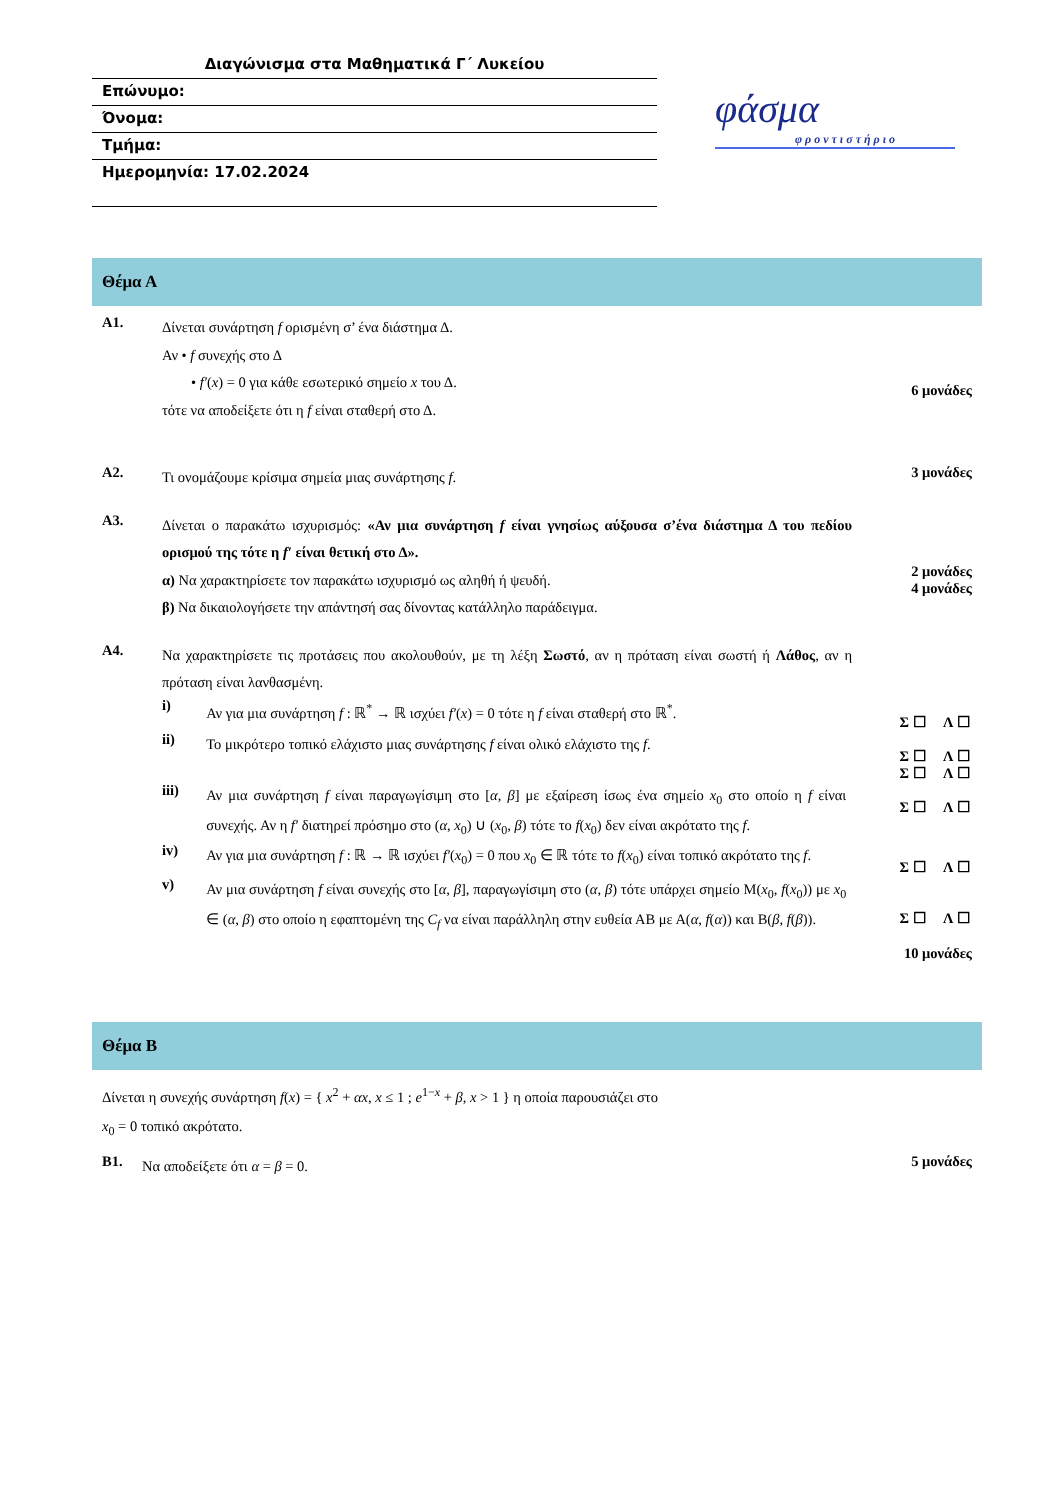Διαγώνισμα στα Μαθηματικά Γ΄ Λυκείου
Επώνυμο:
Όνομα:
Τμήμα:
Ημερομηνία: 17.02.2024
φάσμα
φροντιστήριο
Θέμα Α
Α1.
Δίνεται συνάρτηση f ορισμένη σ’ ένα διάστημα Δ.
Αν • f συνεχής στο Δ
• f′(x) = 0 για κάθε εσωτερικό σημείο x του Δ.
τότε να αποδείξετε ότι η f είναι σταθερή στο Δ.
6 μονάδες
Α2.
Τι ονομάζουμε κρίσιμα σημεία μιας συνάρτησης f.
3 μονάδες
Α3.
Δίνεται ο παρακάτω ισχυρισμός: «Αν μια συνάρτηση f είναι γνησίως αύξουσα σ’ένα διάστημα Δ του πεδίου ορισμού της τότε η f′ είναι θετική στο Δ».
α) Να χαρακτηρίσετε τον παρακάτω ισχυρισμό ως αληθή ή ψευδή.
β) Να δικαιολογήσετε την απάντησή σας δίνοντας κατάλληλο παράδειγμα.
2 μονάδες
4 μονάδες
Α4.
Να χαρακτηρίσετε τις προτάσεις που ακολουθούν, με τη λέξη Σωστό, αν η πρόταση είναι σωστή ή Λάθος, αν η πρόταση είναι λανθασμένη.
i)
Αν για μια συνάρτηση f : ℝ<sup>*</sup> → ℝ ισχύει f′(x) = 0 τότε η f είναι σταθερή στο ℝ<sup>*</sup>.
Σ ☐ Λ ☐
ii)
Το μικρότερο τοπικό ελάχιστο μιας συνάρτησης f είναι ολικό ελάχιστο της f.
Σ ☐ Λ ☐
Σ ☐ Λ ☐
iii)
Αν μια συνάρτηση f είναι παραγωγίσιμη στο [α, β] με εξαίρεση ίσως ένα σημείο x<sub>0</sub> στο οποίο η f είναι συνεχής. Αν η f′ διατηρεί πρόσημο στο (α, x<sub>0</sub>) ∪ (x<sub>0</sub>, β) τότε το f(x<sub>0</sub>) δεν είναι ακρότατο της f.
Σ ☐ Λ ☐
iv)
Αν για μια συνάρτηση f : ℝ → ℝ ισχύει f′(x<sub>0</sub>) = 0 που x<sub>0</sub> ∈ ℝ τότε το f(x<sub>0</sub>) είναι τοπικό ακρότατο της f.
Σ ☐ Λ ☐
v)
Αν μια συνάρτηση f είναι συνεχής στο [α, β], παραγωγίσιμη στο (α, β) τότε υπάρχει σημείο Μ(x<sub>0</sub>, f(x<sub>0</sub>)) με x<sub>0</sub> ∈ (α, β) στο οποίο η εφαπτομένη της C<sub>f</sub> να είναι παράλληλη στην ευθεία ΑΒ με Α(α, f(α)) και Β(β, f(β)).
Σ ☐ Λ ☐
10 μονάδες
Θέμα Β
Δίνεται η συνεχής συνάρτηση f(x) = { x<sup>2</sup> + αx, x ≤ 1 ; e<sup>1−x</sup> + β, x > 1 } η οποία παρουσιάζει στο
x<sub>0</sub> = 0 τοπικό ακρότατο.
Β1.
Να αποδείξετε ότι α = β = 0.
5 μονάδες